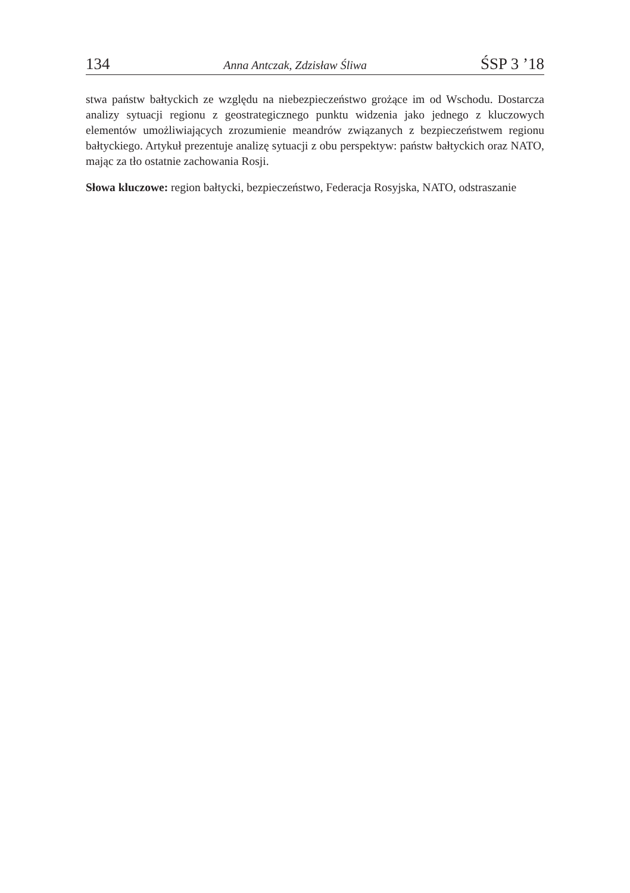134 Anna Antczak, Zdzisław Śliwa ŚSP 3 ’18
stwa państw bałtyckich ze względu na niebezpieczeństwo grożące im od Wschodu. Dostarcza analizy sytuacji regionu z geostrategicznego punktu widzenia jako jednego z kluczowych elementów umożliwiających zrozumienie meandrów związanych z bezpieczeństwem regionu bałtyckiego. Artykuł prezentuje analizę sytuacji z obu perspektyw: państw bałtyckich oraz NATO, mając za tło ostatnie zachowania Rosji.
Słowa kluczowe: region bałtycki, bezpieczeństwo, Federacja Rosyjska, NATO, odstraszanie